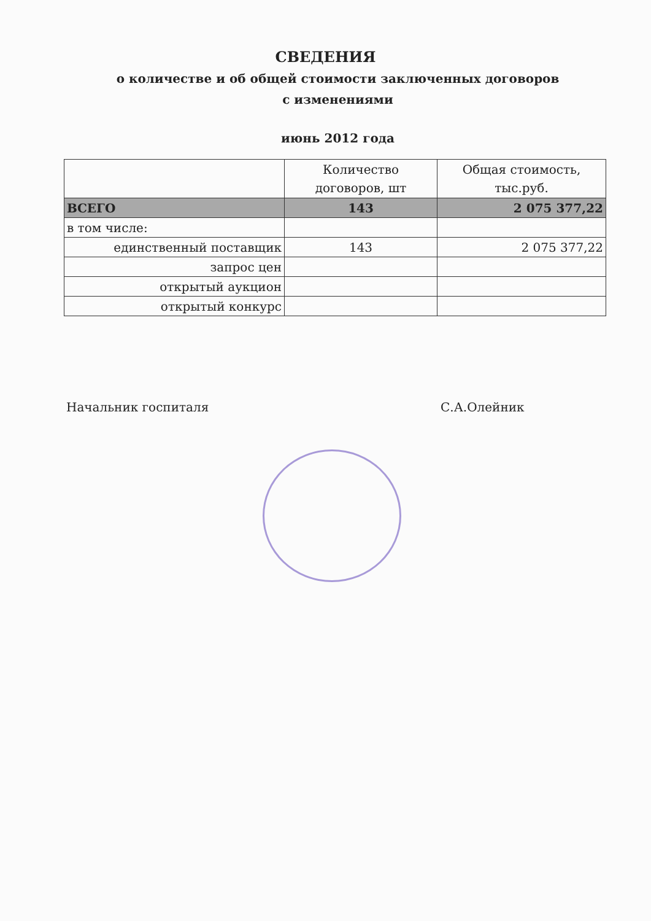СВЕДЕНИЯ
о количестве и об общей стоимости заключенных договоров
с изменениями
июнь 2012 года
| | Количество договоров, шт | Общая стоимость, тыс.руб. |
| --- | --- | --- |
| ВСЕГО | 143 | 2 075 377,22 |
| в том числе: | | |
| единственный поставщик | 143 | 2 075 377,22 |
| запрос цен | | |
| открытый аукцион | | |
| открытый конкурс | | |
Начальник госпиталя С.А.Олейник